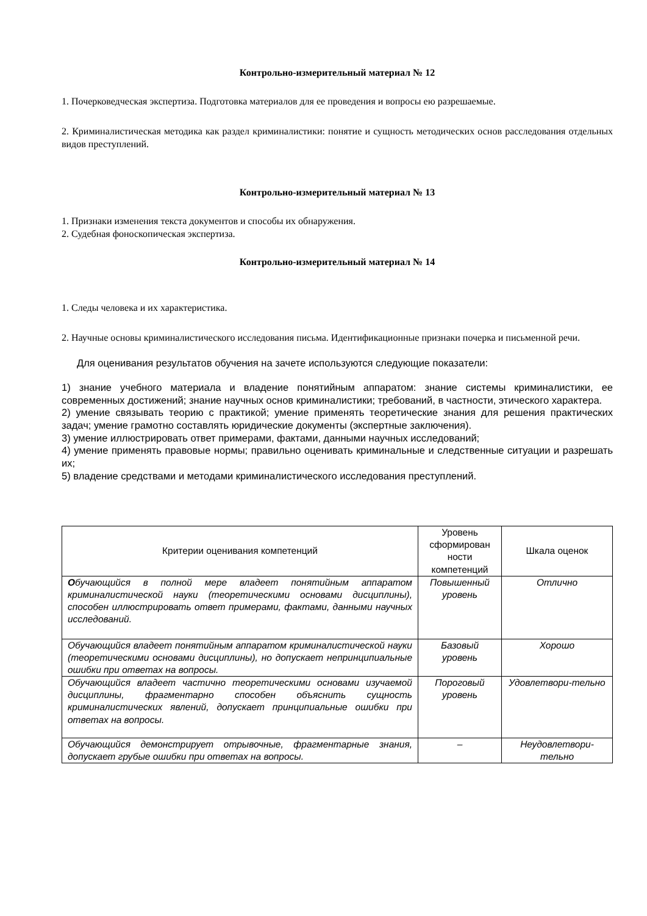Контрольно-измерительный материал № 12
1. Почерковедческая экспертиза. Подготовка материалов для ее проведения и вопросы ею разрешаемые.
2. Криминалистическая методика как раздел криминалистики: понятие и сущность методических основ расследования отдельных видов преступлений.
Контрольно-измерительный материал № 13
1. Признаки изменения текста документов и способы их обнаружения.
2. Судебная фоноскопическая экспертиза.
Контрольно-измерительный материал № 14
1. Следы человека и их характеристика.
2. Научные основы криминалистического исследования письма. Идентификационные признаки почерка и письменной речи.
Для оценивания результатов обучения на зачете используются следующие показатели:
1) знание учебного материала и владение понятийным аппаратом: знание системы криминалистики, ее современных достижений; знание научных основ криминалистики; требований, в частности, этического характера.
2) умение связывать теорию с практикой; умение применять теоретические знания для решения практических задач; умение грамотно составлять юридические документы (экспертные заключения).
3) умение иллюстрировать ответ примерами, фактами, данными научных исследований;
4) умение применять правовые нормы; правильно оценивать криминальные и следственные ситуации и разрешать их;
5) владение средствами и методами криминалистического исследования преступлений.
| Критерии оценивания компетенций | Уровень сформирован ности компетенций | Шкала оценок |
| О бучающийся в полной мере владеет понятийным аппаратом криминалистической науки (теоретическими основами дисциплины), способен иллюстрировать ответ примерами, фактами, данными научных исследований. | Повышенный уровень | Отлично |
| Обучающийся владеет понятийным аппаратом криминалистической науки (теоретическими основами дисциплины), но допускает непринципиальные ошибки при ответах на вопросы. | Базовый уровень | Хорошо |
| Обучающийся владеет частично теоретическими основами изучаемой дисциплины, фрагментарно способен объяснить сущность криминалистических явлений, допускает принципиальные ошибки при ответах на вопросы. | Пороговый уровень | Удовлетвори-тельно |
| Обучающийся демонстрирует отрывочные, фрагментарные знания, допускает грубые ошибки при ответах на вопросы. | – | Неудовлетвори-тельно |